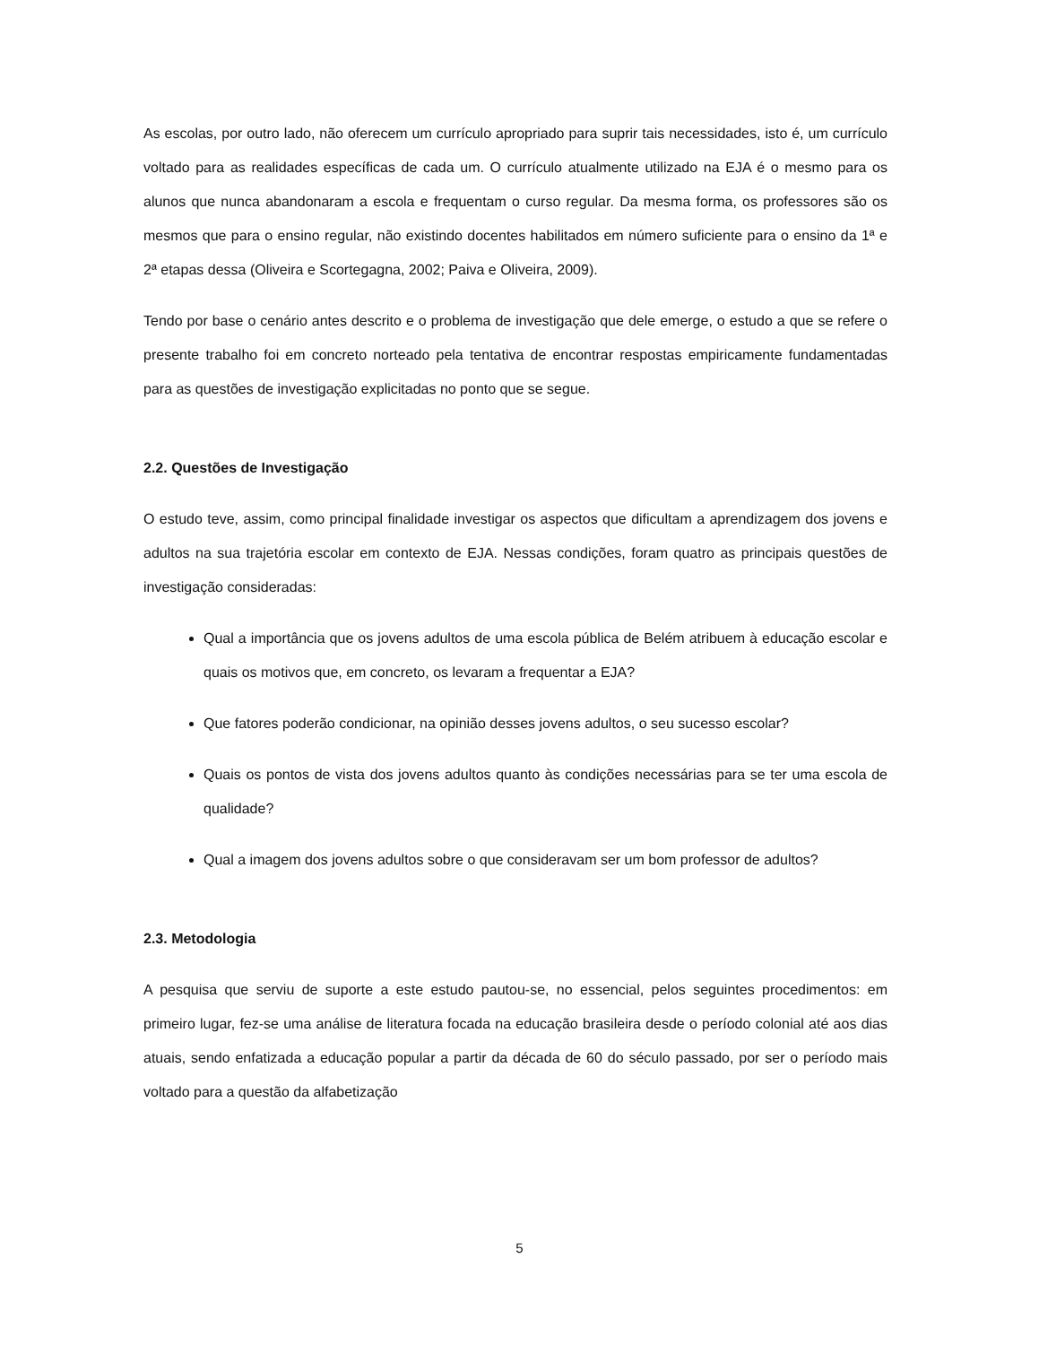As escolas, por outro lado, não oferecem um currículo apropriado para suprir tais necessidades, isto é, um currículo voltado para as realidades específicas de cada um. O currículo atualmente utilizado na EJA é o mesmo para os alunos que nunca abandonaram a escola e frequentam o curso regular. Da mesma forma, os professores são os mesmos que para o ensino regular, não existindo docentes habilitados em número suficiente para o ensino da 1ª e 2ª etapas dessa (Oliveira e Scortegagna, 2002; Paiva e Oliveira, 2009).
Tendo por base o cenário antes descrito e o problema de investigação que dele emerge, o estudo a que se refere o presente trabalho foi em concreto norteado pela tentativa de encontrar respostas empiricamente fundamentadas para as questões de investigação explicitadas no ponto que se segue.
2.2. Questões de Investigação
O estudo teve, assim, como principal finalidade investigar os aspectos que dificultam a aprendizagem dos jovens e adultos na sua trajetória escolar em contexto de EJA. Nessas condições, foram quatro as principais questões de investigação consideradas:
Qual a importância que os jovens adultos de uma escola pública de Belém atribuem à educação escolar e quais os motivos que, em concreto, os levaram a frequentar a EJA?
Que fatores poderão condicionar, na opinião desses jovens adultos, o seu sucesso escolar?
Quais os pontos de vista dos jovens adultos quanto às condições necessárias para se ter uma escola de qualidade?
Qual a imagem dos jovens adultos sobre o que consideravam ser um bom professor de adultos?
2.3. Metodologia
A pesquisa que serviu de suporte a este estudo pautou-se, no essencial, pelos seguintes procedimentos: em primeiro lugar, fez-se uma análise de literatura focada na educação brasileira desde o período colonial até aos dias atuais, sendo enfatizada a educação popular a partir da década de 60 do século passado, por ser o período mais voltado para a questão da alfabetização
5